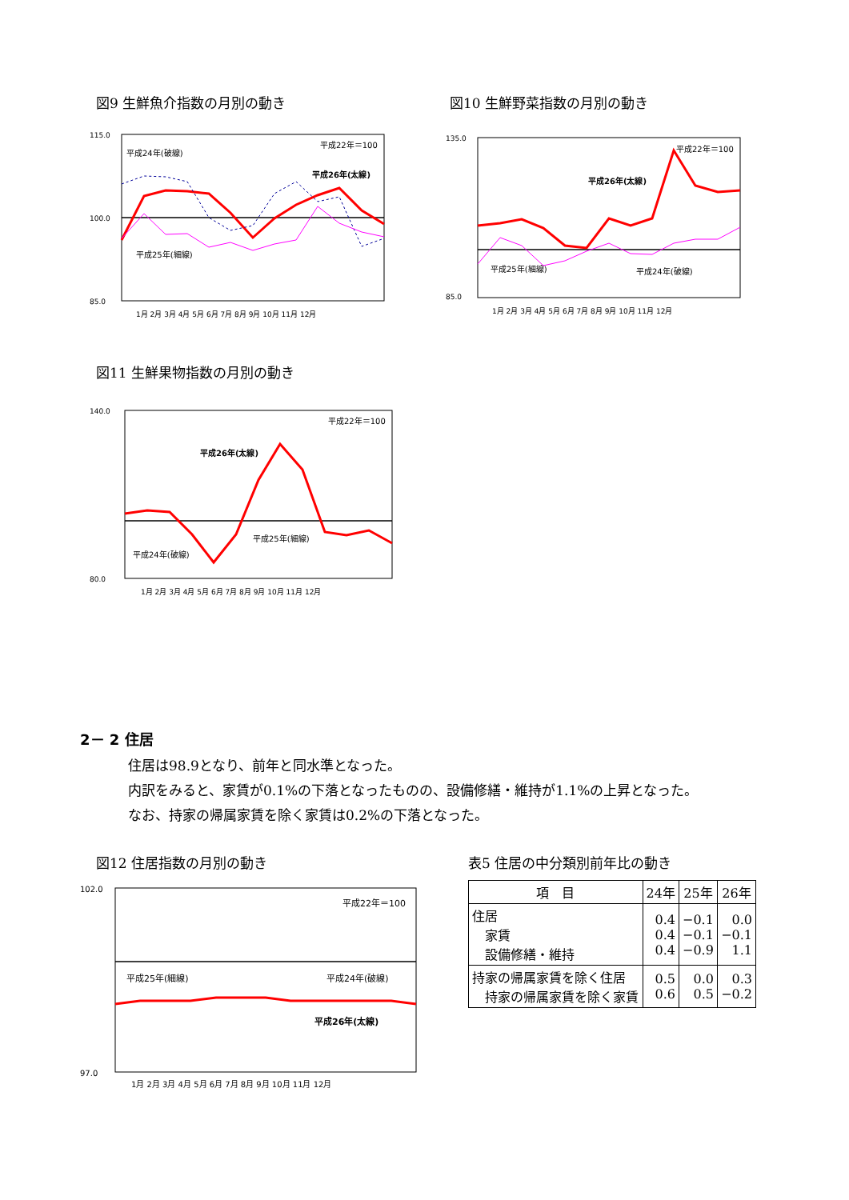図9 生鮮魚介指数の月別の動き
平成24年(破線)
平成22年＝100
平成26年(太線)
平成25年(細線)
115.0
100.0
85.0
1月 2月 3月 4月 5月 6月 7月 8月 9月 10月 11月 12月
図10 生鮮野菜指数の月別の動き
平成22年＝100
平成26年(太線)
平成25年(細線)
平成24年(破線)
135.0
85.0
1月 2月 3月 4月 5月 6月 7月 8月 9月 10月 11月 12月
図11 生鮮果物指数の月別の動き
平成22年＝100
平成26年(太線)
平成25年(細線)
平成24年(破線)
140.0
80.0
1月 2月 3月 4月 5月 6月 7月 8月 9月 10月 11月 12月
2－ 2 住居
住居は98.9となり、前年と同水準となった。
内訳をみると、家賃が0.1%の下落となったものの、設備修繕・維持が1.1%の上昇となった。
なお、持家の帰属家賃を除く家賃は0.2%の下落となった。
図12 住居指数の月別の動き
平成22年＝100
平成25年(細線)
平成24年(破線)
平成26年(太線)
102.0
97.0
1月 2月 3月 4月 5月 6月 7月 8月 9月 10月 11月 12月
表5 住居の中分類別前年比の動き
| 項 目 | 24年 | 25年 | 26年 |
| --- | --- | --- | --- |
| 住居 家賃 設備修繕・維持 | 0.4 0.4 0.4 | −0.1 −0.1 −0.9 | 0.0 −0.1 1.1 |
| 持家の帰属家賃を除く住居 持家の帰属家賃を除く家賃 | 0.5 0.6 | 0.0 0.5 | 0.3 −0.2 |